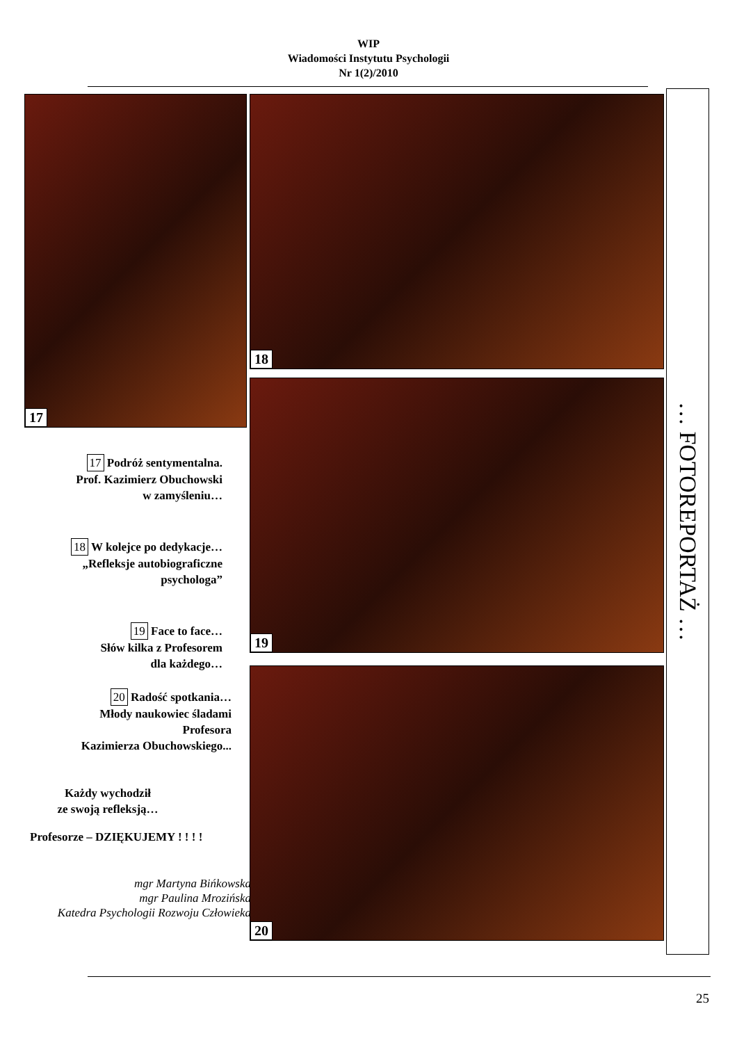WIP
Wiadomości Instytutu Psychologii
Nr 1(2)/2010
17
17 Podróż sentymentalna.
Prof. Kazimierz Obuchowski
w zamyśleniu…
18 W kolejce po dedykacje…
„Refleksje autobiograficzne
psychologa”
19 Face to face…
Słów kilka z Profesorem
dla każdego…
20 Radość spotkania…
Młody naukowiec śladami
Profesora
Kazimierza Obuchowskiego...
Każdy wychodził
ze swoją refleksją…
Profesorze – DZIĘKUJEMY ! ! ! !
mgr Martyna Bińkowska
mgr Paulina Mrozińska
Katedra Psychologii Rozwoju Człowieka
18
19
20
… FOTOREPORTAŻ …
25